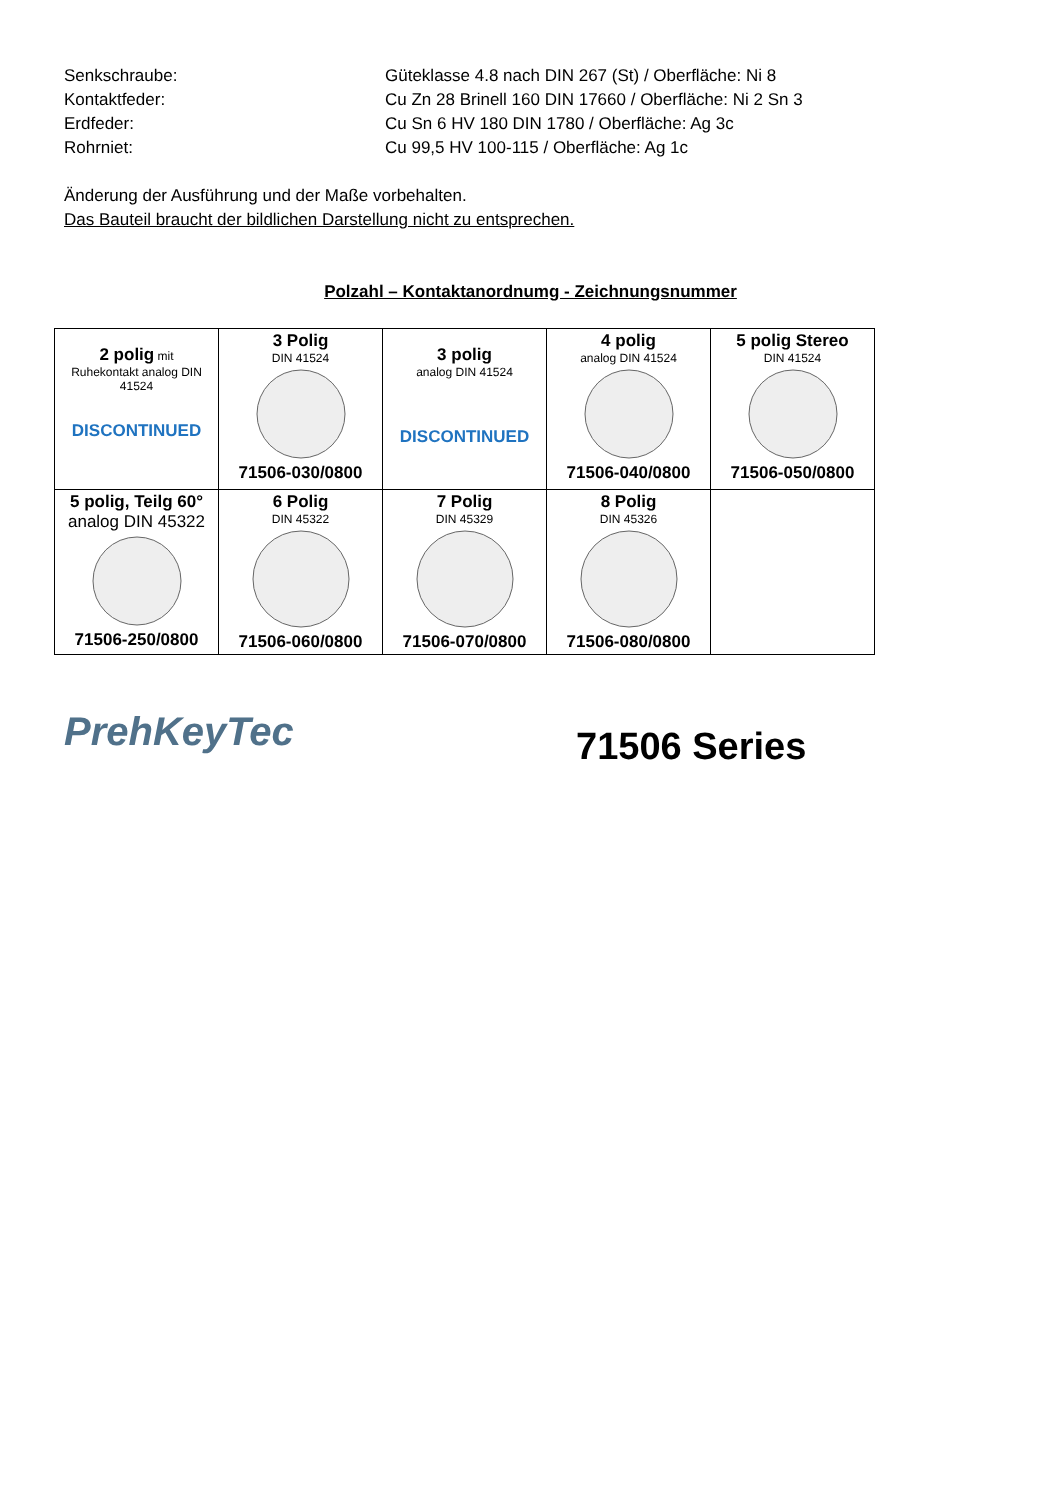Senkschraube: Güteklasse 4.8 nach DIN 267 (St) / Oberfläche: Ni 8
Kontaktfeder: Cu Zn 28 Brinell 160 DIN 17660 / Oberfläche: Ni 2 Sn 3
Erdfeder: Cu Sn 6 HV 180 DIN 1780 / Oberfläche: Ag 3c
Rohrniet: Cu 99,5 HV 100-115 / Oberfläche: Ag 1c
Änderung der Ausführung und der Maße vorbehalten.
Das Bauteil braucht der bildlichen Darstellung nicht zu entsprechen.
Polzahl – Kontaktanordnumg - Zeichnungsnummer
| 2 polig mit Ruhekontakt analog DIN 41524 DISCONTINUED | 3 Polig DIN 41524 71506-030/0800 | 3 polig analog DIN 41524 DISCONTINUED | 4 polig analog DIN 41524 71506-040/0800 | 5 polig Stereo DIN 41524 71506-050/0800 |
| 5 polig, Teilg 60° analog DIN 45322 71506-250/0800 | 6 Polig DIN 45322 71506-060/0800 | 7 Polig DIN 45329 71506-070/0800 | 8 Polig DIN 45326 71506-080/0800 | |
PrehKeyTec
71506 Series